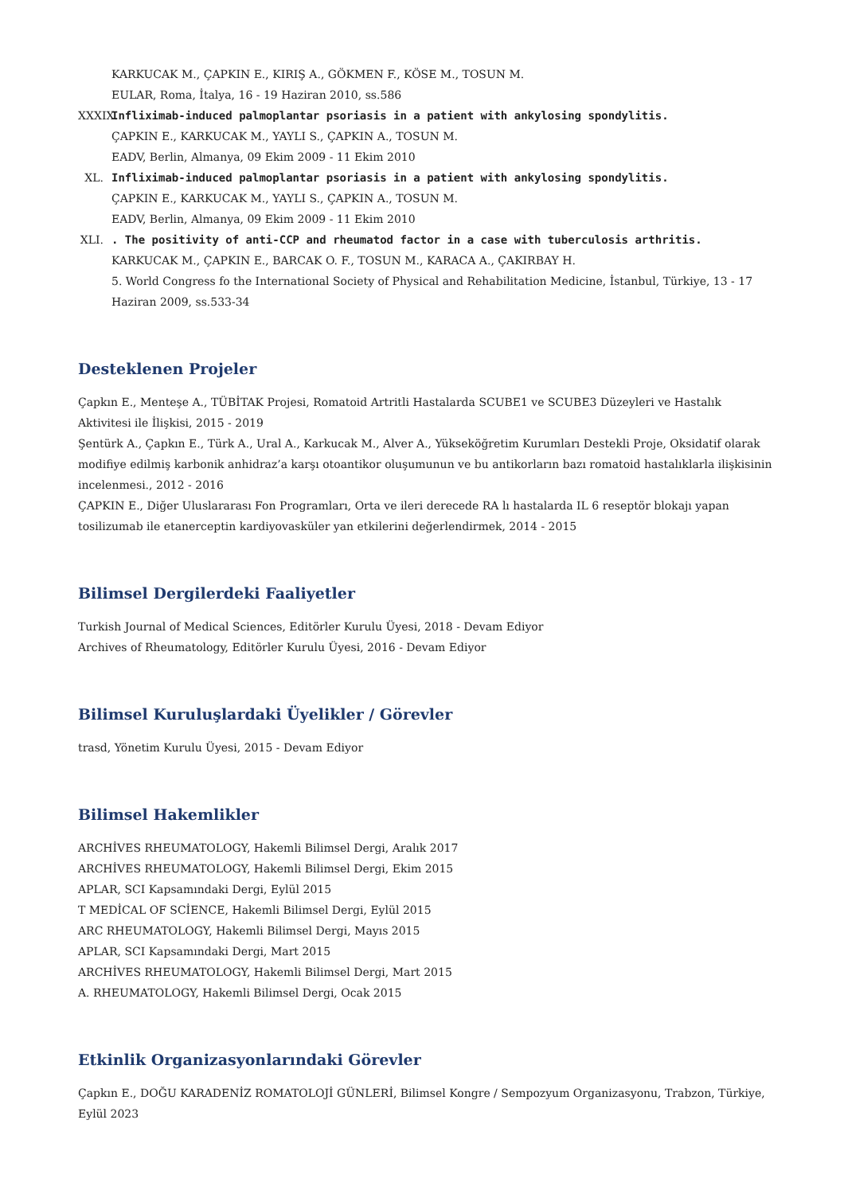KARKUCAK M., ÇAPKIN E., KIRIŞ A., GÖKMEN F., KÖSE M., TOSUN M.
EULAR, Roma, İtalya, 16 - 19 Haziran 2010, ss.586
XXXIX.
Infliximab-induced palmoplantar psoriasis in a patient with ankylosing spondylitis.
ÇAPKIN E., KARKUCAK M., YAYLI S., ÇAPKIN A., TOSUN M.
EADV, Berlin, Almanya, 09 Ekim 2009 - 11 Ekim 2010
XL. Infliximab-induced palmoplantar psoriasis in a patient with ankylosing spondylitis.
ÇAPKIN E., KARKUCAK M., YAYLI S., ÇAPKIN A., TOSUN M.
EADV, Berlin, Almanya, 09 Ekim 2009 - 11 Ekim 2010
XLI.
. The positivity of anti-CCP and rheumatod factor in a case with tuberculosis arthritis.
KARKUCAK M., ÇAPKIN E., BARCAK O. F., TOSUN M., KARACA A., ÇAKIRBAY H.
5. World Congress fo the International Society of Physical and Rehabilitation Medicine, İstanbul, Türkiye, 13 - 17 Haziran 2009, ss.533-34
Desteklenen Projeler
Çapkın E., Menteşe A., TÜBİTAK Projesi, Romatoid Artritli Hastalarda SCUBE1 ve SCUBE3 Düzeyleri ve Hastalık Aktivitesi ile İlişkisi, 2015 - 2019
Şentürk A., Çapkın E., Türk A., Ural A., Karkucak M., Alver A., Yükseköğretim Kurumları Destekli Proje, Oksidatif olarak modifiye edilmiş karbonik anhidraz’a karşı otoantikor oluşumunun ve bu antikorların bazı romatoid hastalıklarla ilişkisinin incelenmesi., 2012 - 2016
ÇAPKIN E., Diğer Uluslararası Fon Programları, Orta ve ileri derecede RA lı hastalarda IL 6 reseptör blokajı yapan tosilizumab ile etanerceptin kardiyovasküler yan etkilerini değerlendirmek, 2014 - 2015
Bilimsel Dergilerdeki Faaliyetler
Turkish Journal of Medical Sciences, Editörler Kurulu Üyesi, 2018 - Devam Ediyor
Archives of Rheumatology, Editörler Kurulu Üyesi, 2016 - Devam Ediyor
Bilimsel Kuruluşlardaki Üyelikler / Görevler
trasd, Yönetim Kurulu Üyesi, 2015 - Devam Ediyor
Bilimsel Hakemlikler
ARCHİVES RHEUMATOLOGY, Hakemli Bilimsel Dergi, Aralık 2017
ARCHİVES RHEUMATOLOGY, Hakemli Bilimsel Dergi, Ekim 2015
APLAR, SCI Kapsamındaki Dergi, Eylül 2015
T MEDİCAL OF SCİENCE, Hakemli Bilimsel Dergi, Eylül 2015
ARC RHEUMATOLOGY, Hakemli Bilimsel Dergi, Mayıs 2015
APLAR, SCI Kapsamındaki Dergi, Mart 2015
ARCHİVES RHEUMATOLOGY, Hakemli Bilimsel Dergi, Mart 2015
A. RHEUMATOLOGY, Hakemli Bilimsel Dergi, Ocak 2015
Etkinlik Organizasyonlarındaki Görevler
Çapkın E., DOĞU KARADENİZ ROMATOLOJİ GÜNLERİ, Bilimsel Kongre / Sempozyum Organizasyonu, Trabzon, Türkiye, Eylül 2023